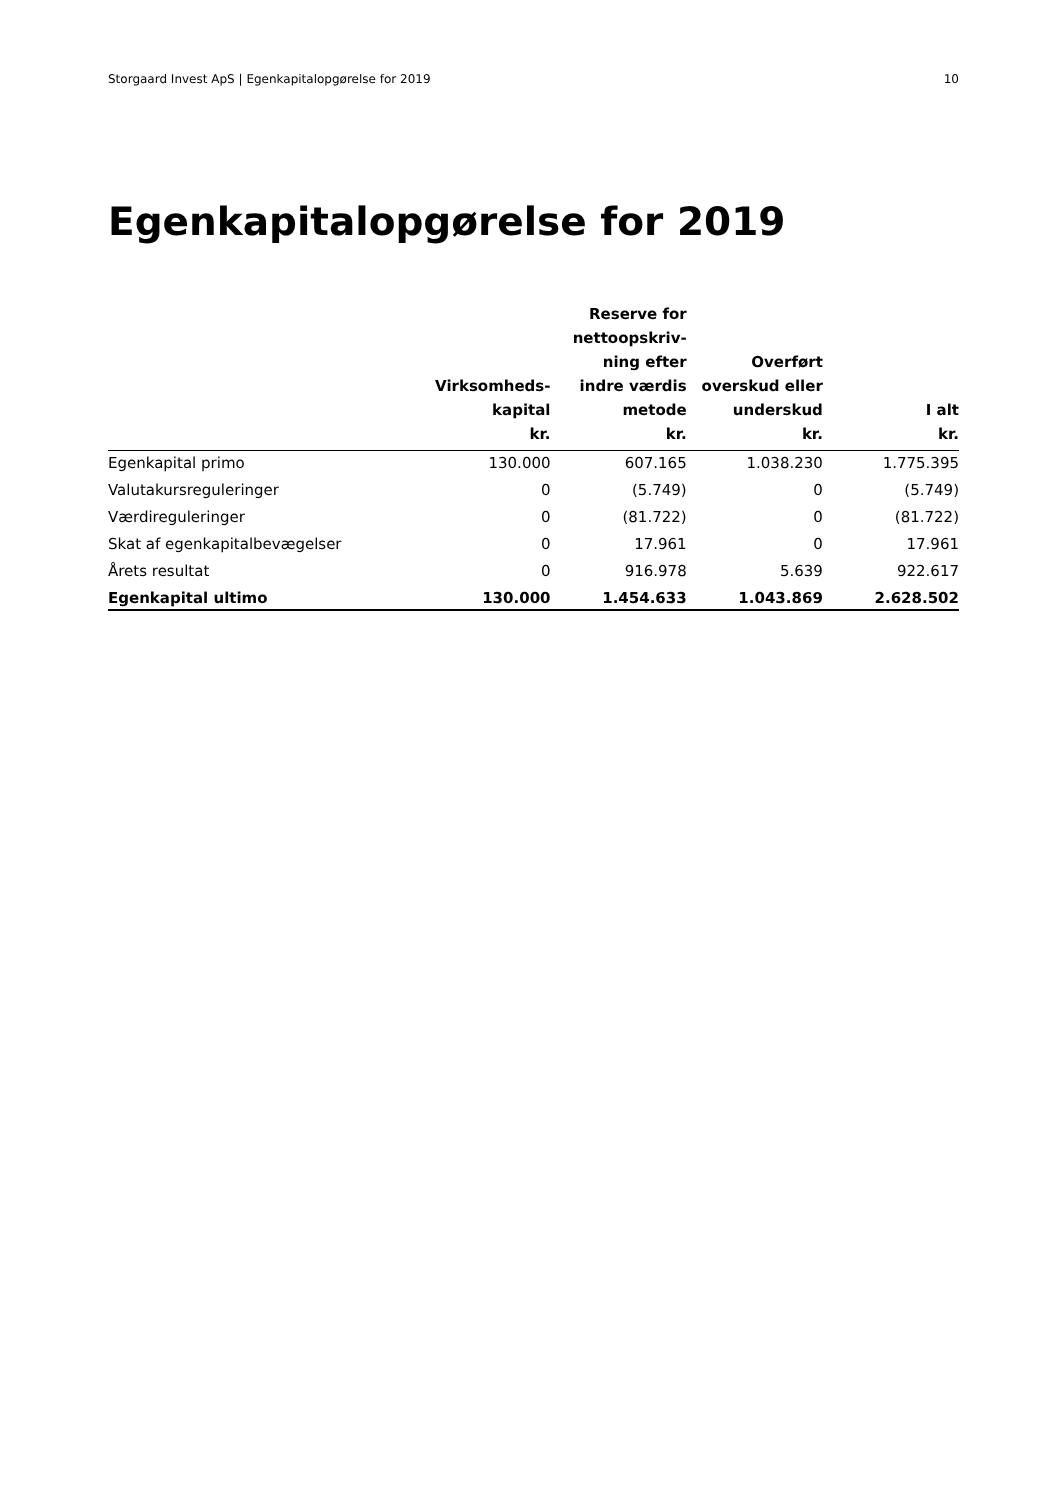Storgaard Invest ApS | Egenkapitalopgørelse for 2019 10
Egenkapitalopgørelse for 2019
| | Virksomheds- kapital kr. | Reserve for nettoopskriv- ning efter indre værdis metode kr. | Overført overskud eller underskud kr. | I alt kr. |
| --- | --- | --- | --- | --- |
| Egenkapital primo | 130.000 | 607.165 | 1.038.230 | 1.775.395 |
| Valutakursreguleringer | 0 | (5.749) | 0 | (5.749) |
| Værdireguleringer | 0 | (81.722) | 0 | (81.722) |
| Skat af egenkapitalbevægelser | 0 | 17.961 | 0 | 17.961 |
| Årets resultat | 0 | 916.978 | 5.639 | 922.617 |
| Egenkapital ultimo | 130.000 | 1.454.633 | 1.043.869 | 2.628.502 |